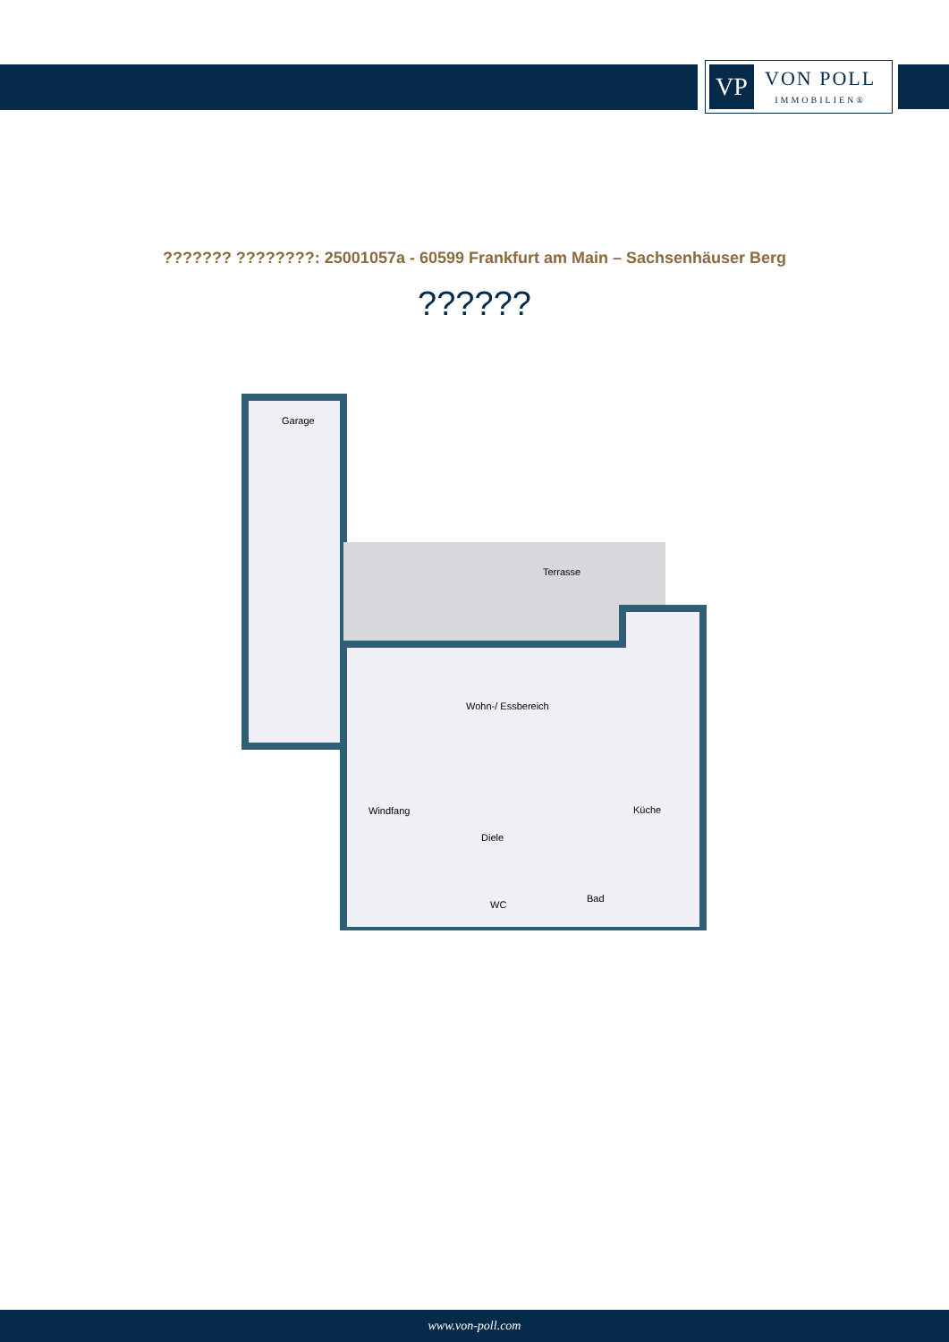VP
VON POLL
IMMOBILIEN®
??????? ????????: 25001057a - 60599 Frankfurt am Main – Sachsenhäuser Berg
??????
Garage
Terrasse
Wohn-/ Essbereich
Windfang
Diele
Küche
WC
Bad
www.von-poll.com